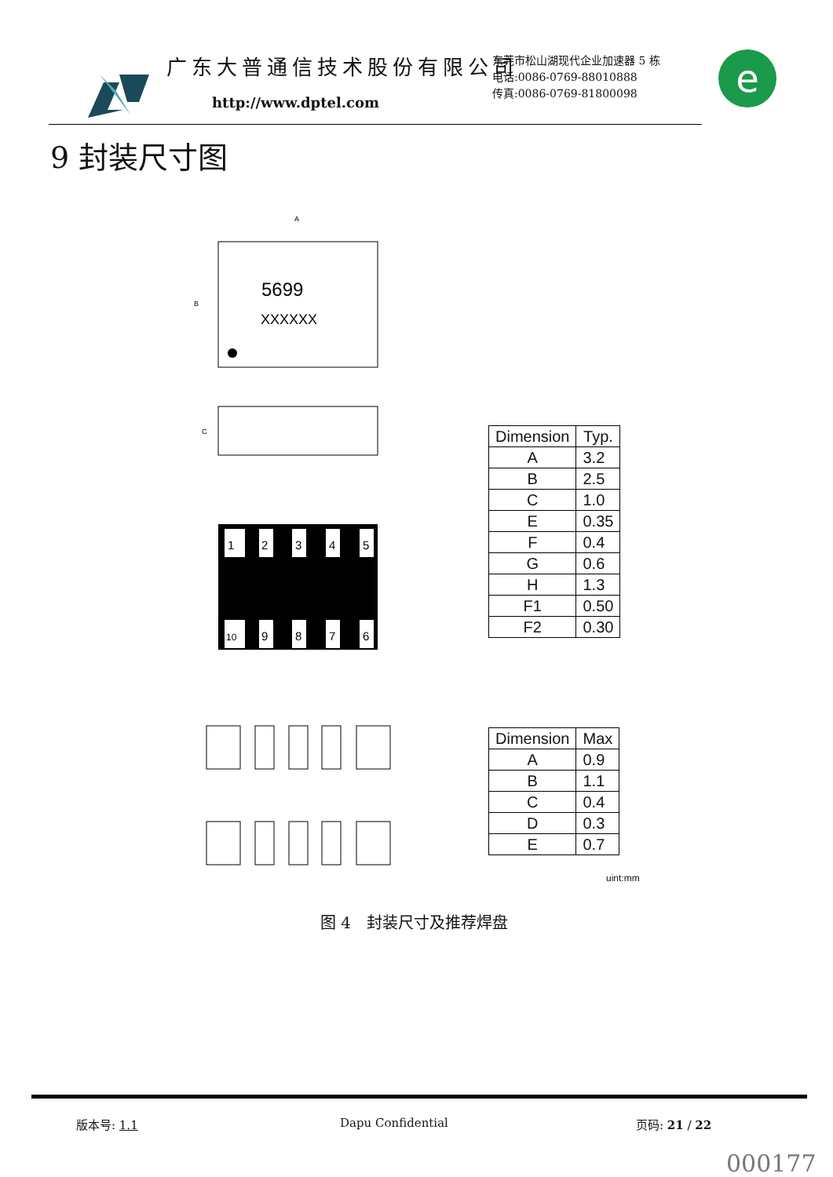广东大普通信技术股份有限公司
http://www.dptel.com
东莞市松山湖现代企业加速器 5 栋
电话:0086-0769-88010888
传真:0086-0769-81800098
e
9 封装尺寸图
5699
XXXXXX
A
B
C
1
2
3
4
5
10
9
8
7
6
| Dimension | Typ. |
| --- | --- |
| A | 3.2 |
| B | 2.5 |
| C | 1.0 |
| E | 0.35 |
| F | 0.4 |
| G | 0.6 |
| H | 1.3 |
| F1 | 0.50 |
| F2 | 0.30 |
| Dimension | Max |
| --- | --- |
| A | 0.9 |
| B | 1.1 |
| C | 0.4 |
| D | 0.3 |
| E | 0.7 |
uint:mm
图 4　封装尺寸及推荐焊盘
版本号: 1.1 Dapu Confidential 页码: 21 / 22
000177